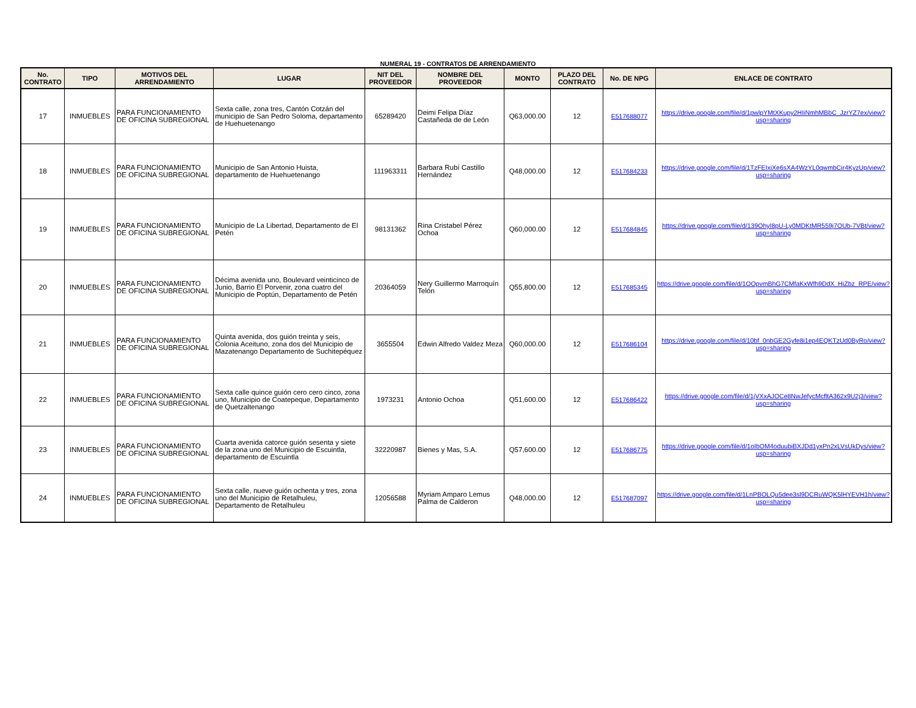NUMERAL 19 - CONTRATOS DE ARRENDAMIENTO
| No. CONTRATO | TIPO | MOTIVOS DEL ARRENDAMIENTO | LUGAR | NIT DEL PROVEEDOR | NOMBRE DEL PROVEEDOR | MONTO | PLAZO DEL CONTRATO | No. DE NPG | ENLACE DE CONTRATO |
| --- | --- | --- | --- | --- | --- | --- | --- | --- | --- |
| 17 | INMUEBLES | PARA FUNCIONAMIENTO DE OFICINA SUBREGIONAL | Sexta calle, zona tres, Cantón Cotzán del municipio de San Pedro Soloma, departamento de Huehuetenango | 65289420 | Deimi Felipa Díaz Castañeda de de León | Q63,000.00 | 12 | E517688077 | https://drive.google.com/file/d/1pwlpYMtXKupy2HIiNmhMBbC_JzrYZ7ex/view?usp=sharing |
| 18 | INMUEBLES | PARA FUNCIONAMIENTO DE OFICINA SUBREGIONAL | Municipio de San Antonio Huista, departamento de Huehuetenango | 111963311 | Barbara Rubí Castillo Hernández | Q48,000.00 | 12 | E517684233 | https://drive.google.com/file/d/1TzFEIxiXe6sXA4WzYL0qwmbCir4KyzUp/view?usp=sharing |
| 19 | INMUEBLES | PARA FUNCIONAMIENTO DE OFICINA SUBREGIONAL | Municipio de La Libertad, Departamento de El Petén | 98131362 | Rina Cristabel Pérez Ochoa | Q60,000.00 | 12 | E517684845 | https://drive.google.com/file/d/139OhyI8pU-Ly0MDKtMR559j7OUb-7VBt/view?usp=sharing |
| 20 | INMUEBLES | PARA FUNCIONAMIENTO DE OFICINA SUBREGIONAL | Décima avenida uno, Boulevard veinticinco de Junio, Barrio El Porvenir, zona cuatro del Municipio de Poptún, Departamento de Petén | 20364059 | Nery Guillermo Marroquín Telón | Q55,800.00 | 12 | E517685345 | https://drive.google.com/file/d/1OOpvmBhG7CMfaKxWfh9DdX_HiZbz_RPE/view?usp=sharing |
| 21 | INMUEBLES | PARA FUNCIONAMIENTO DE OFICINA SUBREGIONAL | Quinta avenida, dos guión treinta y seis, Colonia Aceituno, zona dos del Municipio de Mazatenango Departamento de Suchitepéquez | 3655504 | Edwin Alfredo Valdez Meza | Q60,000.00 | 12 | E517686104 | https://drive.google.com/file/d/10bf_0nbGE2Gyfe8i1ep4EQKTzUd0ByRo/view?usp=sharing |
| 22 | INMUEBLES | PARA FUNCIONAMIENTO DE OFICINA SUBREGIONAL | Sexta calle quince guión cero cero cinco, zona uno, Municipio de Coatepeque, Departamento de Quetzaltenango | 1973231 | Antonio Ochoa | Q51,600.00 | 12 | E517686422 | https://drive.google.com/file/d/1jVXxAJOCe8NwJefycMcfltA362x9U2j3/view?usp=sharing |
| 23 | INMUEBLES | PARA FUNCIONAMIENTO DE OFICINA SUBREGIONAL | Cuarta avenida catorce guión sesenta y siete de la zona uno del Municipio de Escuintla, departamento de Escuintla | 32220987 | Bienes y Mas, S.A. | Q57,600.00 | 12 | E517686775 | https://drive.google.com/file/d/1oIbOM4oduubiBXJDd1yxPn2xLVsUkDys/view?usp=sharing |
| 24 | INMUEBLES | PARA FUNCIONAMIENTO DE OFICINA SUBREGIONAL | Sexta calle, nueve guión ochenta y tres, zona uno del Municipio de Retalhuleu, Departamento de Retalhuleu | 12056588 | Myriam Amparo Lemus Palma de Calderon | Q48,000.00 | 12 | E517687097 | https://drive.google.com/file/d/1LnPBOLQu5dee3sl9DCRuWQK5lHYEVH1h/view?usp=sharing |